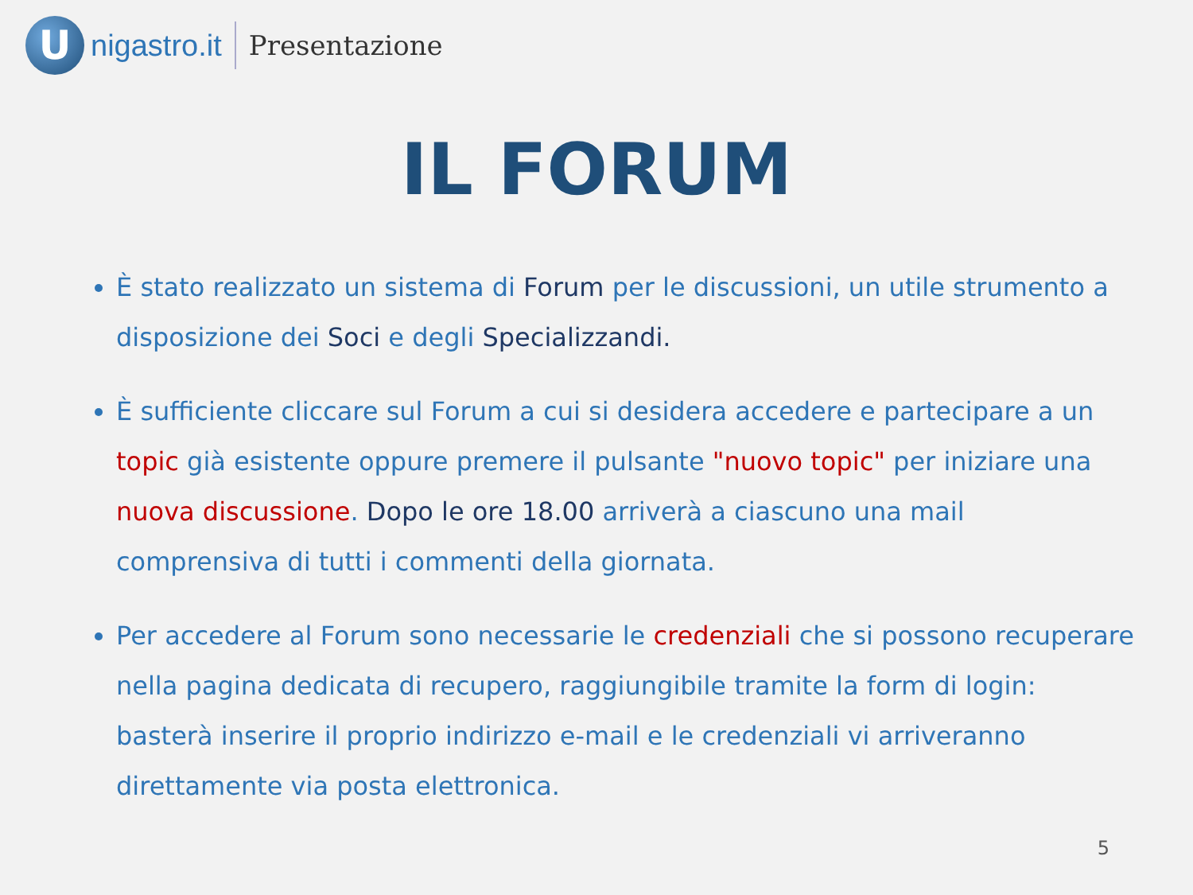U
nigastro.it Presentazione
IL FORUM
È stato realizzato un sistema di Forum per le discussioni, un utile strumento a disposizione dei Soci e degli Specializzandi.
È sufficiente cliccare sul Forum a cui si desidera accedere e partecipare a un topic già esistente oppure premere il pulsante "nuovo topic" per iniziare una nuova discussione. Dopo le ore 18.00 arriverà a ciascuno una mail comprensiva di tutti i commenti della giornata.
Per accedere al Forum sono necessarie le credenziali che si possono recuperare nella pagina dedicata di recupero, raggiungibile tramite la form di login: basterà inserire il proprio indirizzo e-mail e le credenziali vi arriveranno direttamente via posta elettronica.
5